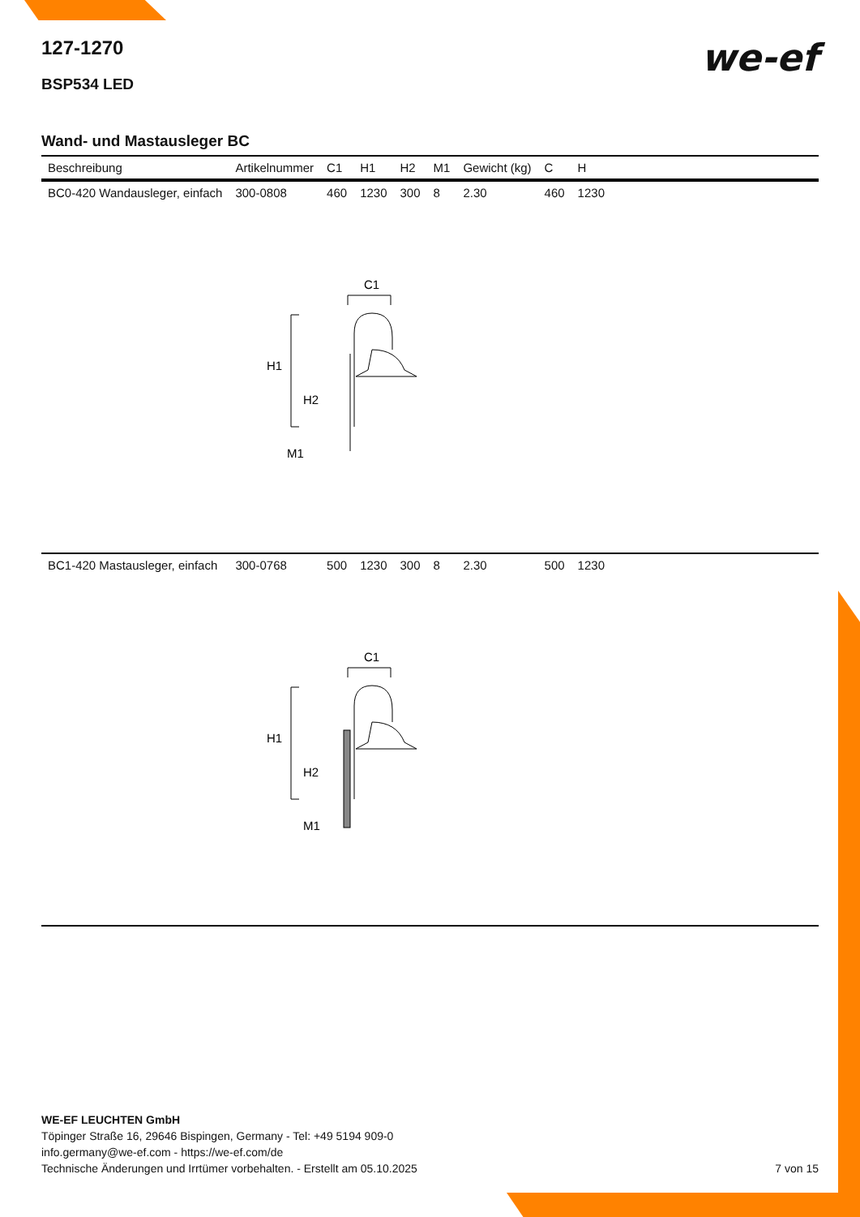we-ef
127-1270
BSP534 LED
Wand- und Mastausleger BC
| Beschreibung | Artikelnummer | C1 | H1 | H2 | M1 | Gewicht (kg) | C | H | |
| --- | --- | --- | --- | --- | --- | --- | --- | --- | --- |
| BC0-420 Wandausleger, einfach | 300-0808 | 460 | 1230 | 300 | 8 | 2.30 | 460 | 1230 | |
| C1 H1 H2 M1 | | | | | | | | | |
| BC1-420 Mastausleger, einfach | 300-0768 | 500 | 1230 | 300 | 8 | 2.30 | 500 | 1230 | |
| C1 H1 H2 M1 | | | | | | | | | |
WE-EF LEUCHTEN GmbH
Töpinger Straße 16, 29646 Bispingen, Germany - Tel: +49 5194 909-0
info.germany@we-ef.com - https://we-ef.com/de
Technische Änderungen und Irrtümer vorbehalten. - Erstellt am 05.10.2025 7 von 15